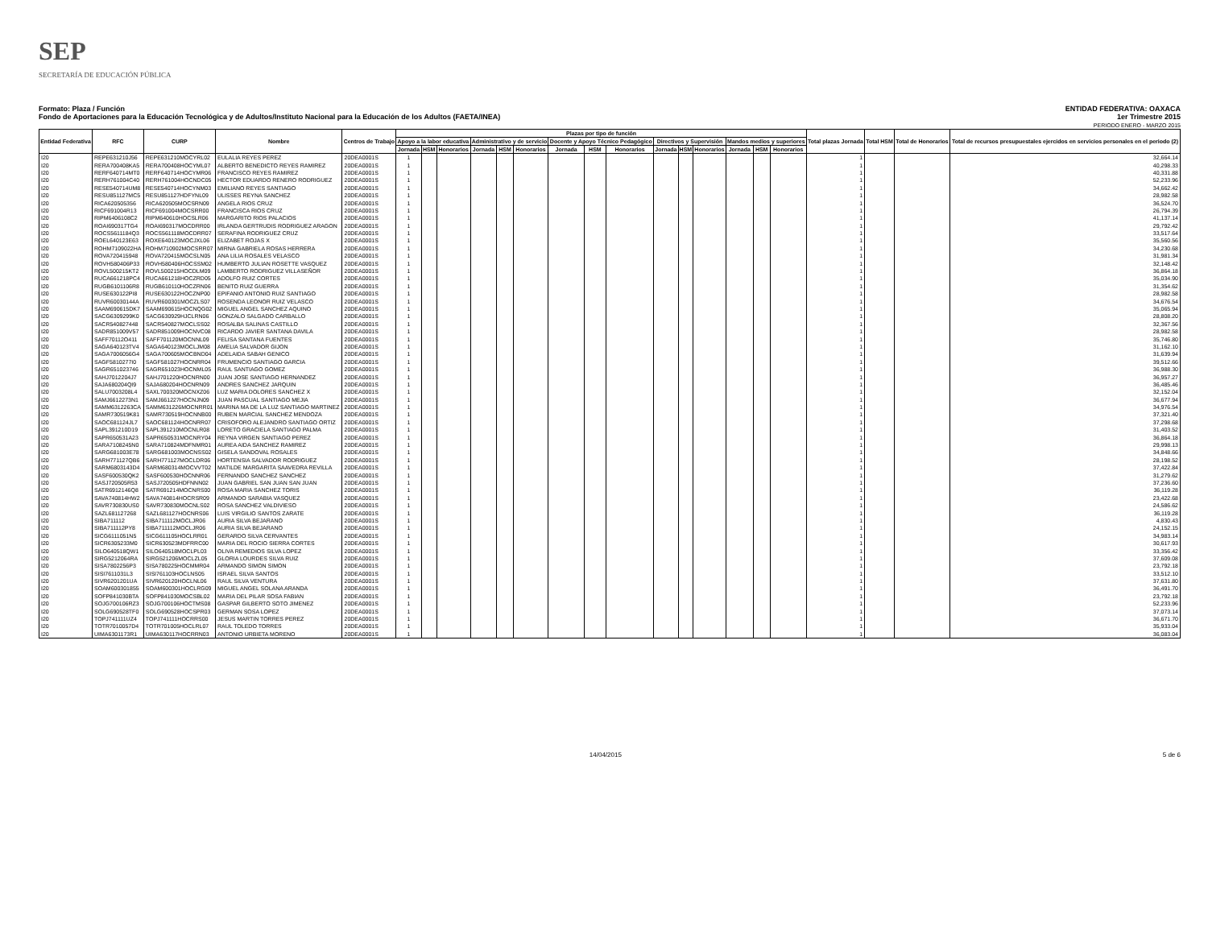SEP
SECRETARÍA DE EDUCACIÓN PÚBLICA
Formato: Plaza / Función
Fondo de Aportaciones para la Educación Tecnológica y de Adultos/Instituto Nacional para la Educación de los Adultos (FAETA/INEA)
ENTIDAD FEDERATIVA: OAXACA
1er Trimestre 2015
PERIODO ENERO - MARZO 2015
| Entidad Federativa | RFC | CURP | Nombre | Centros de Trabajo | Plazas por tipo de función | | | | | | | | | | | | | | | Total plazas Jornada | Total HSM | Total de Honorarios | Total de recursos presupuestales ejercidos en servicios personales en el periodo (2) |
| --- | --- | --- | --- | --- | --- | --- | --- | --- | --- | --- | --- | --- | --- | --- | --- | --- | --- | --- | --- | --- | --- | --- | --- |
| | | | | | Apoyo a la labor educativa | | | Administrativo y de servicio | | | Docente y Apoyo Técnico Pedagógico | | | Directivos y Supervisión | | | Mandos medios y superiores | | | | | | |
| | | | | | Jornada | HSM | Honorarios | Jornada | HSM | Honorarios | Jornada | HSM | Honorarios | Jornada | HSM | Honorarios | Jornada | HSM | Honorarios | | | | |
| I20 | REPE631210J56 | REPE631210MOCYRL02 | EULALIA REYES PEREZ | 20DEA0001S | 1 | | | | | | | | | | | | | | | 1 | | | 32,664.14 |
| I20 | RERA700408KA5 | RERA700408HOCYML07 | ALBERTO BENEDICTO REYES RAMIREZ | 20DEA0001S | 1 | | | | | | | | | | | | | | | 1 | | | 40,298.33 |
| I20 | RERF640714MT0 | RERF640714HOCYMR06 | FRANCISCO REYES RAMIREZ | 20DEA0001S | 1 | | | | | | | | | | | | | | | 1 | | | 40,331.88 |
| I20 | RERH761004C40 | RERH761004HOCNDC05 | HECTOR EDUARDO RENERO RODRIGUEZ | 20DEA0001S | 1 | | | | | | | | | | | | | | | 1 | | | 52,233.96 |
| I20 | RESE540714UM8 | RESE540714HOCYNM03 | EMILIANO REYES SANTIAGO | 20DEA0001S | 1 | | | | | | | | | | | | | | | 1 | | | 34,662.42 |
| I20 | RESU851127MC5 | RESU851127HDFYNL09 | ULISSES REYNA SANCHEZ | 20DEA0001S | 1 | | | | | | | | | | | | | | | 1 | | | 28,982.58 |
| I20 | RICA620505356 | RICA620505MOCSRN09 | ANGELA RIOS CRUZ | 20DEA0001S | 1 | | | | | | | | | | | | | | | 1 | | | 36,524.70 |
| I20 | RICF691004R13 | RICF691004MOCSRR00 | FRANCISCA RIOS CRUZ | 20DEA0001S | 1 | | | | | | | | | | | | | | | 1 | | | 26,794.39 |
| I20 | RIPM6406108C2 | RIPM640610HOCSLR06 | MARGARITO RIOS PALACIOS | 20DEA0001S | 1 | | | | | | | | | | | | | | | 1 | | | 41,137.14 |
| I20 | ROAI690317TG4 | ROAI690317MOCDRR00 | IRLANDA GERTRUDIS RODRIGUEZ ARAGON | 20DEA0001S | 1 | | | | | | | | | | | | | | | 1 | | | 29,792.42 |
| I20 | ROCS5611184Q3 | ROCS561118MOCDRR07 | SERAFINA RODRIGUEZ CRUZ | 20DEA0001S | 1 | | | | | | | | | | | | | | | 1 | | | 33,517.64 |
| I20 | ROEL640123E63 | ROXE640123MOCJXL06 | ELIZABET ROJAS X | 20DEA0001S | 1 | | | | | | | | | | | | | | | 1 | | | 35,560.56 |
| I20 | ROHM7109022HA | ROHM710902MOCSRR07 | MIRNA GABRIELA ROSAS HERRERA | 20DEA0001S | 1 | | | | | | | | | | | | | | | 1 | | | 34,230.68 |
| I20 | ROVA720415948 | ROVA720415MOCSLN05 | ANA LILIA ROSALES VELASCO | 20DEA0001S | 1 | | | | | | | | | | | | | | | 1 | | | 31,981.34 |
| I20 | ROVH580406P33 | ROVH580406HOCSSM02 | HUMBERTO JULIAN ROSETTE VASQUEZ | 20DEA0001S | 1 | | | | | | | | | | | | | | | 1 | | | 32,148.42 |
| I20 | ROVL500215KT2 | ROVL500215HOCDLM09 | LAMBERTO RODRIGUEZ VILLASEÑOR | 20DEA0001S | 1 | | | | | | | | | | | | | | | 1 | | | 36,864.18 |
| I20 | RUCA661218PC4 | RUCA661218HOCZRD05 | ADOLFO RUIZ CORTES | 20DEA0001S | 1 | | | | | | | | | | | | | | | 1 | | | 35,034.90 |
| I20 | RUGB6101106R8 | RUGB610110HOCZRN06 | BENITO RUIZ GUERRA | 20DEA0001S | 1 | | | | | | | | | | | | | | | 1 | | | 31,354.62 |
| I20 | RUSE630122PI8 | RUSE630122HOCZNP00 | EPIFANIO ANTONIO RUIZ SANTIAGO | 20DEA0001S | 1 | | | | | | | | | | | | | | | 1 | | | 28,982.58 |
| I20 | RUVR60030144A | RUVR600301MOCZLS07 | ROSENDA LEONOR RUIZ VELASCO | 20DEA0001S | 1 | | | | | | | | | | | | | | | 1 | | | 34,676.54 |
| I20 | SAAM690615DK7 | SAAM690615HOCNQG02 | MIGUEL ANGEL SANCHEZ AQUINO | 20DEA0001S | 1 | | | | | | | | | | | | | | | 1 | | | 35,065.94 |
| I20 | SACG6309299K0 | SACG630929HJCLRN06 | GONZALO SALGADO CARBALLO | 20DEA0001S | 1 | | | | | | | | | | | | | | | 1 | | | 28,808.20 |
| I20 | SACR540827448 | SACR540827MOCLSS02 | ROSALBA SALINAS CASTILLO | 20DEA0001S | 1 | | | | | | | | | | | | | | | 1 | | | 32,367.56 |
| I20 | SADR851009V57 | SADR851009HOCNVC08 | RICARDO JAVIER SANTANA DAVILA | 20DEA0001S | 1 | | | | | | | | | | | | | | | 1 | | | 28,982.58 |
| I20 | SAFF70112O411 | SAFF701120MOCNNL09 | FELISA SANTANA FUENTES | 20DEA0001S | 1 | | | | | | | | | | | | | | | 1 | | | 35,746.80 |
| I20 | SAGA640123TV4 | SAGA640123MOCLJM08 | AMELIA SALVADOR GIJON | 20DEA0001S | 1 | | | | | | | | | | | | | | | 1 | | | 31,162.10 |
| I20 | SAGA7006056G4 | SAGA700605MOCBND04 | ADELAIDA SABAH GENICO | 20DEA0001S | 1 | | | | | | | | | | | | | | | 1 | | | 31,639.94 |
| I20 | SAGF5810277I0 | SAGF581027HOCNRR04 | FRUMENCIO SANTIAGO GARCIA | 20DEA0001S | 1 | | | | | | | | | | | | | | | 1 | | | 39,512.66 |
| I20 | SAGR651023746 | SAGR651023HOCNML05 | RAUL SANTIAGO GOMEZ | 20DEA0001S | 1 | | | | | | | | | | | | | | | 1 | | | 36,988.30 |
| I20 | SAHJ7012204J7 | SAHJ701220HOCNRN00 | JUAN JOSE SANTIAGO HERNANDEZ | 20DEA0001S | 1 | | | | | | | | | | | | | | | 1 | | | 36,957.27 |
| I20 | SAJA680204QI9 | SAJA680204HOCNRN09 | ANDRES SANCHEZ JARQUIN | 20DEA0001S | 1 | | | | | | | | | | | | | | | 1 | | | 36,485.46 |
| I20 | SALU7003208L4 | SAXL700320MOCNXZ06 | LUZ MARIA DOLORES SANCHEZ X | 20DEA0001S | 1 | | | | | | | | | | | | | | | 1 | | | 32,152.04 |
| I20 | SAMJ6612273N1 | SAMJ661227HOCNJN09 | JUAN PASCUAL SANTIAGO MEJIA | 20DEA0001S | 1 | | | | | | | | | | | | | | | 1 | | | 36,677.94 |
| I20 | SAMM6312263CA | SAMM631226MOCNRR01 | MARINA MA DE LA LUZ SANTIAGO MARTINEZ | 20DEA0001S | 1 | | | | | | | | | | | | | | | 1 | | | 34,976.54 |
| I20 | SAMR730519K81 | SAMR730519HOCNNB00 | RUBEN MARCIAL SANCHEZ MENDOZA | 20DEA0001S | 1 | | | | | | | | | | | | | | | 1 | | | 37,321.40 |
| I20 | SAOC681124JL7 | SAOC681124HOCNRR07 | CRISOFORO ALEJANDRO SANTIAGO ORTIZ | 20DEA0001S | 1 | | | | | | | | | | | | | | | 1 | | | 37,298.68 |
| I20 | SAPL391210D19 | SAPL391210MOCNLR08 | LORETO GRACIELA SANTIAGO PALMA | 20DEA0001S | 1 | | | | | | | | | | | | | | | 1 | | | 31,403.52 |
| I20 | SAPR650531A23 | SAPR650531MOCNRY04 | REYNA VIRGEN SANTIAGO PEREZ | 20DEA0001S | 1 | | | | | | | | | | | | | | | 1 | | | 36,864.18 |
| I20 | SARA7108245N0 | SARA710824MDFNMR01 | AUREA AIDA SANCHEZ RAMIREZ | 20DEA0001S | 1 | | | | | | | | | | | | | | | 1 | | | 29,998.13 |
| I20 | SARG681003E78 | SARG681003MOCNSS02 | GISELA SANDOVAL ROSALES | 20DEA0001S | 1 | | | | | | | | | | | | | | | 1 | | | 34,848.66 |
| I20 | SARH771127QB6 | SARH771127MOCLDR06 | HORTENSIA SALVADOR RODRIGUEZ | 20DEA0001S | 1 | | | | | | | | | | | | | | | 1 | | | 28,198.52 |
| I20 | SARM6803143D4 | SARM680314MOCVVT02 | MATILDE MARGARITA SAAVEDRA REVILLA | 20DEA0001S | 1 | | | | | | | | | | | | | | | 1 | | | 37,422.84 |
| I20 | SASF600530QK2 | SASF600530HOCNNR06 | FERNANDO SANCHEZ SANCHEZ | 20DEA0001S | 1 | | | | | | | | | | | | | | | 1 | | | 31,279.62 |
| I20 | SASJ720505R53 | SASJ720505HDFNNN02 | JUAN GABRIEL SAN JUAN SAN JUAN | 20DEA0001S | 1 | | | | | | | | | | | | | | | 1 | | | 37,236.60 |
| I20 | SATR6912146Q8 | SATR691214MOCNRS00 | ROSA MARIA SANCHEZ TORIS | 20DEA0001S | 1 | | | | | | | | | | | | | | | 1 | | | 36,119.28 |
| I20 | SAVA740814HW2 | SAVA740814HOCRSR09 | ARMANDO SARABIA VASQUEZ | 20DEA0001S | 1 | | | | | | | | | | | | | | | 1 | | | 23,422.68 |
| I20 | SAVR730830US0 | SAVR730830MOCNLS02 | ROSA SANCHEZ VALDIVIESO | 20DEA0001S | 1 | | | | | | | | | | | | | | | 1 | | | 24,586.62 |
| I20 | SAZL681127268 | SAZL681127HOCNRS06 | LUIS VIRGILIO SANTOS ZARATE | 20DEA0001S | 1 | | | | | | | | | | | | | | | 1 | | | 36,119.28 |
| I20 | SIBA711112 | SIBA711112MOCLJR06 | AURIA SILVA BEJARANO | 20DEA0001S | 1 | | | | | | | | | | | | | | | 1 | | | 4,830.43 |
| I20 | SIBA711112PY8 | SIBA711112MOCLJR06 | AURIA SILVA BEJARANO | 20DEA0001S | 1 | | | | | | | | | | | | | | | 1 | | | 24,152.15 |
| I20 | SICG6111051N5 | SICG611105HOCLRR01 | GERARDO SILVA CERVANTES | 20DEA0001S | 1 | | | | | | | | | | | | | | | 1 | | | 34,983.14 |
| I20 | SICR6305233M0 | SICR630523MDFRRC00 | MARIA DEL ROCIO SIERRA CORTES | 20DEA0001S | 1 | | | | | | | | | | | | | | | 1 | | | 30,617.93 |
| I20 | SILO640518QW1 | SILO640518MOCLPL03 | OLIVA REMEDIOS SILVA LOPEZ | 20DEA0001S | 1 | | | | | | | | | | | | | | | 1 | | | 33,356.42 |
| I20 | SIRG5212064RA | SIRG521206MOCLZL05 | GLORIA LOURDES SILVA RUIZ | 20DEA0001S | 1 | | | | | | | | | | | | | | | 1 | | | 37,609.08 |
| I20 | SISA7802256P3 | SISA780225HOCMMR04 | ARMANDO SIMON SIMON | 20DEA0001S | 1 | | | | | | | | | | | | | | | 1 | | | 23,792.18 |
| I20 | SISI7611031L3 | SISI761103HOCLNS05 | ISRAEL SILVA SANTOS | 20DEA0001S | 1 | | | | | | | | | | | | | | | 1 | | | 33,512.10 |
| I20 | SIVR6201201UA | SIVR620120HOCLNL06 | RAUL SILVA VENTURA | 20DEA0001S | 1 | | | | | | | | | | | | | | | 1 | | | 37,631.80 |
| I20 | SOAM600301855 | SOAM600301HOCLRG09 | MIGUEL ANGEL SOLANA ARANDA | 20DEA0001S | 1 | | | | | | | | | | | | | | | 1 | | | 36,491.70 |
| I20 | SOFP841030BTA | SOFP841030MOCSBL02 | MARIA DEL PILAR SOSA FABIAN | 20DEA0001S | 1 | | | | | | | | | | | | | | | 1 | | | 23,792.18 |
| I20 | SOJG700106RZ3 | SOJG700106HOCTMS08 | GASPAR GILBERTO SOTO JIMENEZ | 20DEA0001S | 1 | | | | | | | | | | | | | | | 1 | | | 52,233.96 |
| I20 | SOLG690528TF0 | SOLG690528HOCSPR03 | GERMAN SOSA LOPEZ | 20DEA0001S | 1 | | | | | | | | | | | | | | | 1 | | | 37,073.14 |
| I20 | TOPJ741111UZ4 | TOPJ741111HOCRRS00 | JESUS MARTIN TORRES PEREZ | 20DEA0001S | 1 | | | | | | | | | | | | | | | 1 | | | 36,671.70 |
| I20 | TOTR7010057D4 | TOTR701005HOCLRL07 | RAUL TOLEDO TORRES | 20DEA0001S | 1 | | | | | | | | | | | | | | | 1 | | | 35,933.04 |
| I20 | UIMA6301173R1 | UIMA630117HOCRRN03 | ANTONIO URBIETA MORENO | 20DEA0001S | 1 | | | | | | | | | | | | | | | 1 | | | 36,083.04 |
14/04/2015 5 de 6